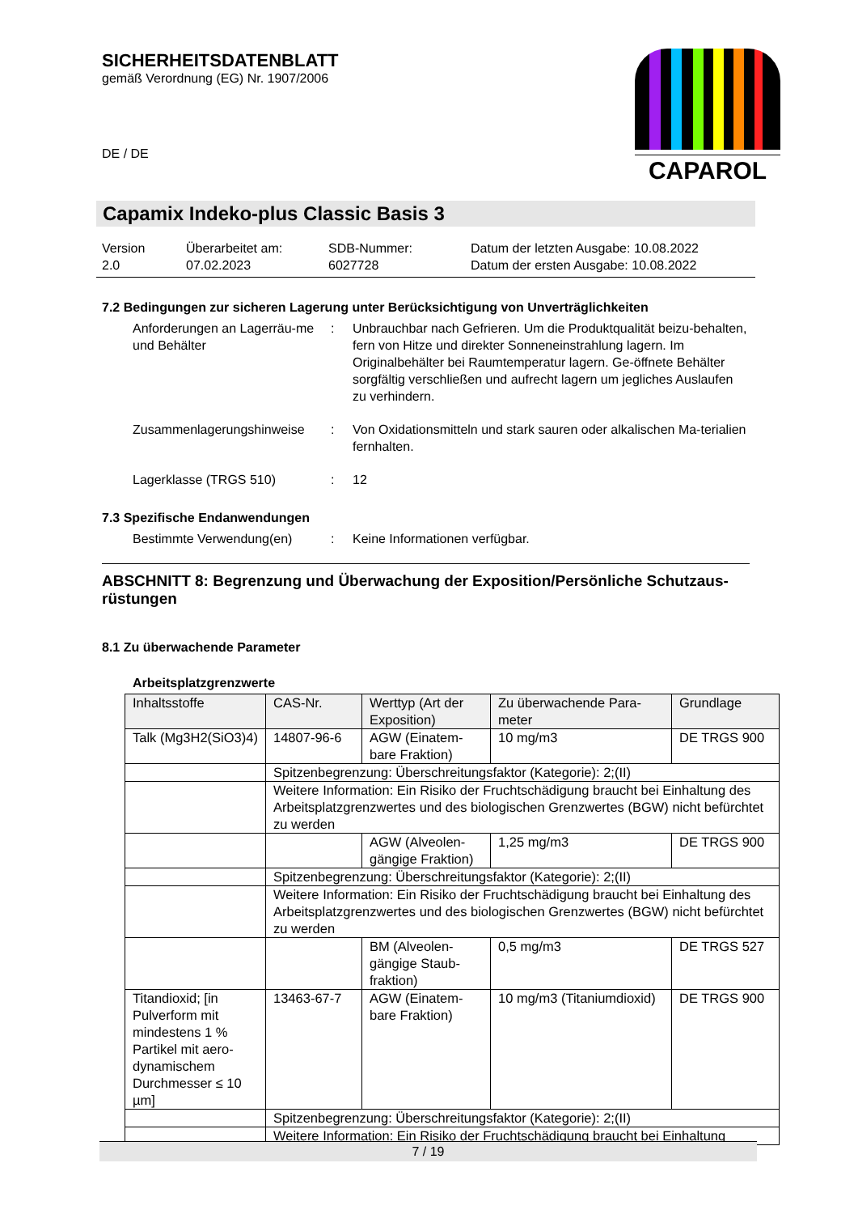SICHERHEITSDATENBLATT
gemäß Verordnung (EG) Nr. 1907/2006
DE / DE
CAPAROL
Capamix Indeko-plus Classic Basis 3
Version
2.0
Überarbeitet am:
07.02.2023
SDB-Nummer:
6027728
Datum der letzten Ausgabe: 10.08.2022
Datum der ersten Ausgabe: 10.08.2022
7.2 Bedingungen zur sicheren Lagerung unter Berücksichtigung von Unverträglichkeiten
Anforderungen an Lagerräu-me und Behälter
: Unbrauchbar nach Gefrieren. Um die Produktqualität beizu-behalten, fern von Hitze und direkter Sonneneinstrahlung lagern. Im Originalbehälter bei Raumtemperatur lagern. Ge-öffnete Behälter sorgfältig verschließen und aufrecht lagern um jegliches Auslaufen zu verhindern.
Zusammenlagerungshinweise : Von Oxidationsmitteln und stark sauren oder alkalischen Ma-terialien fernhalten.
Lagerklasse (TRGS 510) : 12
7.3 Spezifische Endanwendungen
Bestimmte Verwendung(en) : Keine Informationen verfügbar.
ABSCHNITT 8: Begrenzung und Überwachung der Exposition/Persönliche Schutzaus-rüstungen
8.1 Zu überwachende Parameter
Arbeitsplatzgrenzwerte
| Inhaltsstoffe | CAS-Nr. | Werttyp (Art der Exposition) | Zu überwachende Para-meter | Grundlage |
| Talk (Mg3H2(SiO3)4) | 14807-96-6 | AGW (Einatem-bare Fraktion) | 10 mg/m3 | DE TRGS 900 |
| | Spitzenbegrenzung: Überschreitungsfaktor (Kategorie): 2;(II) | | | |
| | Weitere Information: Ein Risiko der Fruchtschädigung braucht bei Einhaltung des Arbeitsplatzgrenzwertes und des biologischen Grenzwertes (BGW) nicht befürchtet zu werden | | | |
| | | AGW (Alveolen-gängige Fraktion) | 1,25 mg/m3 | DE TRGS 900 |
| | Spitzenbegrenzung: Überschreitungsfaktor (Kategorie): 2;(II) | | | |
| | Weitere Information: Ein Risiko der Fruchtschädigung braucht bei Einhaltung des Arbeitsplatzgrenzwertes und des biologischen Grenzwertes (BGW) nicht befürchtet zu werden | | | |
| | | BM (Alveolen-gängige Staub-fraktion) | 0,5 mg/m3 | DE TRGS 527 |
| Titandioxid; [in Pulverform mit mindestens 1 % Partikel mit aero-dynamischem Durchmesser ≤ 10 µm] | 13463-67-7 | AGW (Einatem-bare Fraktion) | 10 mg/m3 (Titaniumdioxid) | DE TRGS 900 |
| | Spitzenbegrenzung: Überschreitungsfaktor (Kategorie): 2;(II) | | | |
| | Weitere Information: Ein Risiko der Fruchtschädigung braucht bei Einhaltung | | | |
7 / 19